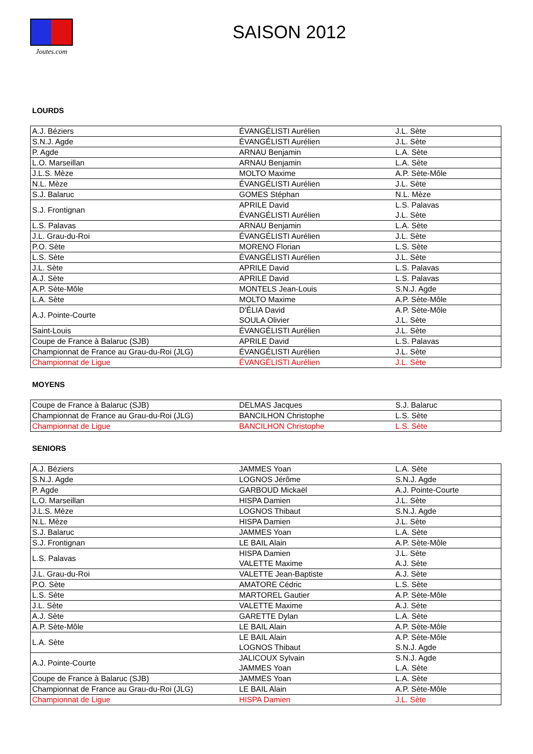Joutes.com
SAISON 2012
LOURDS
| A.J. Béziers | ÉVANGÉLISTI Aurélien | J.L. Sète |
| S.N.J. Agde | ÉVANGÉLISTI Aurélien | J.L. Sète |
| P. Agde | ARNAU Benjamin | L.A. Sète |
| L.O. Marseillan | ARNAU Benjamin | L.A. Sète |
| J.L.S. Mèze | MOLTO Maxime | A.P. Sète-Môle |
| N.L. Mèze | ÉVANGÉLISTI Aurélien | J.L. Sète |
| S.J. Balaruc | GOMES Stéphan | N.L. Mèze |
| S.J. Frontignan | APRILE David | L.S. Palavas |
| | ÉVANGÉLISTI Aurélien | J.L. Sète |
| L.S. Palavas | ARNAU Benjamin | L.A. Sète |
| J.L. Grau-du-Roi | ÉVANGÉLISTI Aurélien | J.L. Sète |
| P.O. Sète | MORENO Florian | L.S. Sète |
| L.S. Sète | ÉVANGÉLISTI Aurélien | J.L. Sète |
| J.L. Sète | APRILE David | L.S. Palavas |
| A.J. Sète | APRILE David | L.S. Palavas |
| A.P. Sète-Môle | MONTELS Jean-Louis | S.N.J. Agde |
| L.A. Sète | MOLTO Maxime | A.P. Sète-Môle |
| A.J. Pointe-Courte | D'ÉLIA David | A.P. Sète-Môle |
| | SOULA Olivier | J.L. Sète |
| Saint-Louis | ÉVANGÉLISTI Aurélien | J.L. Sète |
| Coupe de France à Balaruc (SJB) | APRILE David | L.S. Palavas |
| Championnat de France au Grau-du-Roi (JLG) | ÉVANGÉLISTI Aurélien | J.L. Sète |
| Championnat de Ligue | ÉVANGÉLISTI Aurélien | J.L. Sète |
MOYENS
| Coupe de France à Balaruc (SJB) | DELMAS Jacques | S.J. Balaruc |
| Championnat de France au Grau-du-Roi (JLG) | BANCILHON Christophe | L.S. Sète |
| Championnat de Ligue | BANCILHON Christophe | L.S. Sète |
SENIORS
| A.J. Béziers | JAMMES Yoan | L.A. Sète |
| S.N.J. Agde | LOGNOS Jérôme | S.N.J. Agde |
| P. Agde | GARBOUD Mickaël | A.J. Pointe-Courte |
| L.O. Marseillan | HISPA Damien | J.L. Sète |
| J.L.S. Mèze | LOGNOS Thibaut | S.N.J. Agde |
| N.L. Mèze | HISPA Damien | J.L. Sète |
| S.J. Balaruc | JAMMES Yoan | L.A. Sète |
| S.J. Frontignan | LE BAIL Alain | A.P. Sète-Môle |
| L.S. Palavas | HISPA Damien | J.L. Sète |
| | VALETTE Maxime | A.J. Sète |
| J.L. Grau-du-Roi | VALETTE Jean-Baptiste | A.J. Sète |
| P.O. Sète | AMATORE Cédric | L.S. Sète |
| L.S. Sète | MARTOREL Gautier | A.P. Sète-Môle |
| J.L. Sète | VALETTE Maxime | A.J. Sète |
| A.J. Sète | GARETTE Dylan | L.A. Sète |
| A.P. Sète-Môle | LE BAIL Alain | A.P. Sète-Môle |
| L.A. Sète | LE BAIL Alain | A.P. Sète-Môle |
| | LOGNOS Thibaut | S.N.J. Agde |
| A.J. Pointe-Courte | JALICOUX Sylvain | S.N.J. Agde |
| | JAMMES Yoan | L.A. Sète |
| Coupe de France à Balaruc (SJB) | JAMMES Yoan | L.A. Sète |
| Championnat de France au Grau-du-Roi (JLG) | LE BAIL Alain | A.P. Sète-Môle |
| Championnat de Ligue | HISPA Damien | J.L. Sète |